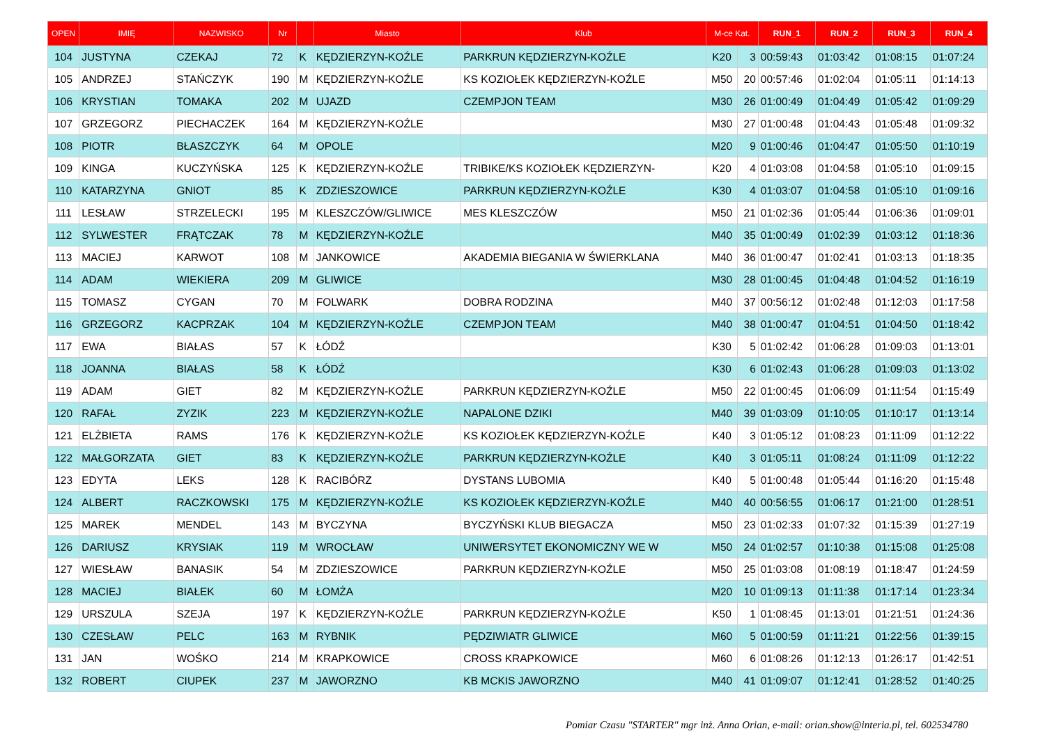| OPEN | IMIĘ | NAZWISKO | Nr | | Miasto | Klub | M-ce Kat. | | RUN_1 | RUN_2 | RUN_3 | RUN_4 |
| --- | --- | --- | --- | --- | --- | --- | --- | --- | --- | --- | --- | --- |
| 104 | JUSTYNA | CZEKAJ | 72 | K | KĘDZIERZYN-KOŹLE | PARKRUN KĘDZIERZYN-KOŹLE | K20 | 3 | 00:59:43 | 01:03:42 | 01:08:15 | 01:07:24 |
| 105 | ANDRZEJ | STAŃCZYK | 190 | M | KĘDZIERZYN-KOŹLE | KS KOZIOŁEK KĘDZIERZYN-KOŹLE | M50 | 20 | 00:57:46 | 01:02:04 | 01:05:11 | 01:14:13 |
| 106 | KRYSTIAN | TOMAKA | 202 | M | UJAZD | CZEMPJON TEAM | M30 | 26 | 01:00:49 | 01:04:49 | 01:05:42 | 01:09:29 |
| 107 | GRZEGORZ | PIECHACZEK | 164 | M | KĘDZIERZYN-KOŹLE | | M30 | 27 | 01:00:48 | 01:04:43 | 01:05:48 | 01:09:32 |
| 108 | PIOTR | BŁASZCZYK | 64 | M | OPOLE | | M20 | 9 | 01:00:46 | 01:04:47 | 01:05:50 | 01:10:19 |
| 109 | KINGA | KUCZYŃSKA | 125 | K | KĘDZIERZYN-KOŹLE | TRIBIKE/KS KOZIOŁEK KĘDZIERZYN- | K20 | 4 | 01:03:08 | 01:04:58 | 01:05:10 | 01:09:15 |
| 110 | KATARZYNA | GNIOT | 85 | K | ZDZIESZOWICE | PARKRUN KĘDZIERZYN-KOŹLE | K30 | 4 | 01:03:07 | 01:04:58 | 01:05:10 | 01:09:16 |
| 111 | LESŁAW | STRZELECKI | 195 | M | KLESZCZÓW/GLIWICE | MES KLESZCZÓW | M50 | 21 | 01:02:36 | 01:05:44 | 01:06:36 | 01:09:01 |
| 112 | SYLWESTER | FRĄTCZAK | 78 | M | KĘDZIERZYN-KOŹLE | | M40 | 35 | 01:00:49 | 01:02:39 | 01:03:12 | 01:18:36 |
| 113 | MACIEJ | KARWOT | 108 | M | JANKOWICE | AKADEMIA BIEGANIA W ŚWIERKLANA | M40 | 36 | 01:00:47 | 01:02:41 | 01:03:13 | 01:18:35 |
| 114 | ADAM | WIEKIERA | 209 | M | GLIWICE | | M30 | 28 | 01:00:45 | 01:04:48 | 01:04:52 | 01:16:19 |
| 115 | TOMASZ | CYGAN | 70 | M | FOLWARK | DOBRA RODZINA | M40 | 37 | 00:56:12 | 01:02:48 | 01:12:03 | 01:17:58 |
| 116 | GRZEGORZ | KACPRZAK | 104 | M | KĘDZIERZYN-KOŹLE | CZEMPJON TEAM | M40 | 38 | 01:00:47 | 01:04:51 | 01:04:50 | 01:18:42 |
| 117 | EWA | BIAŁAS | 57 | K | ŁÓDŹ | | K30 | 5 | 01:02:42 | 01:06:28 | 01:09:03 | 01:13:01 |
| 118 | JOANNA | BIAŁAS | 58 | K | ŁÓDŹ | | K30 | 6 | 01:02:43 | 01:06:28 | 01:09:03 | 01:13:02 |
| 119 | ADAM | GIET | 82 | M | KĘDZIERZYN-KOŹLE | PARKRUN KĘDZIERZYN-KOŹLE | M50 | 22 | 01:00:45 | 01:06:09 | 01:11:54 | 01:15:49 |
| 120 | RAFAŁ | ZYZIK | 223 | M | KĘDZIERZYN-KOŹLE | NAPALONE DZIKI | M40 | 39 | 01:03:09 | 01:10:05 | 01:10:17 | 01:13:14 |
| 121 | ELŻBIETA | RAMS | 176 | K | KĘDZIERZYN-KOŹLE | KS KOZIOŁEK KĘDZIERZYN-KOŹLE | K40 | 3 | 01:05:12 | 01:08:23 | 01:11:09 | 01:12:22 |
| 122 | MAŁGORZATA | GIET | 83 | K | KĘDZIERZYN-KOŹLE | PARKRUN KĘDZIERZYN-KOŹLE | K40 | 3 | 01:05:11 | 01:08:24 | 01:11:09 | 01:12:22 |
| 123 | EDYTA | LEKS | 128 | K | RACIBÓRZ | DYSTANS LUBOMIA | K40 | 5 | 01:00:48 | 01:05:44 | 01:16:20 | 01:15:48 |
| 124 | ALBERT | RACZKOWSKI | 175 | M | KĘDZIERZYN-KOŹLE | KS KOZIOŁEK KĘDZIERZYN-KOŹLE | M40 | 40 | 00:56:55 | 01:06:17 | 01:21:00 | 01:28:51 |
| 125 | MAREK | MENDEL | 143 | M | BYCZYNA | BYCZYŃSKI KLUB BIEGACZA | M50 | 23 | 01:02:33 | 01:07:32 | 01:15:39 | 01:27:19 |
| 126 | DARIUSZ | KRYSIAK | 119 | M | WROCŁAW | UNIWERSYTET EKONOMICZNY WE W | M50 | 24 | 01:02:57 | 01:10:38 | 01:15:08 | 01:25:08 |
| 127 | WIESŁAW | BANASIK | 54 | M | ZDZIESZOWICE | PARKRUN KĘDZIERZYN-KOŹLE | M50 | 25 | 01:03:08 | 01:08:19 | 01:18:47 | 01:24:59 |
| 128 | MACIEJ | BIAŁEK | 60 | M | ŁOMŻA | | M20 | 10 | 01:09:13 | 01:11:38 | 01:17:14 | 01:23:34 |
| 129 | URSZULA | SZEJA | 197 | K | KĘDZIERZYN-KOŹLE | PARKRUN KĘDZIERZYN-KOŹLE | K50 | 1 | 01:08:45 | 01:13:01 | 01:21:51 | 01:24:36 |
| 130 | CZESŁAW | PELC | 163 | M | RYBNIK | PĘDZIWIATR GLIWICE | M60 | 5 | 01:00:59 | 01:11:21 | 01:22:56 | 01:39:15 |
| 131 | JAN | WOŚKO | 214 | M | KRAPKOWICE | CROSS KRAPKOWICE | M60 | 6 | 01:08:26 | 01:12:13 | 01:26:17 | 01:42:51 |
| 132 | ROBERT | CIUPEK | 237 | M | JAWORZNO | KB MCKIS JAWORZNO | M40 | 41 | 01:09:07 | 01:12:41 | 01:28:52 | 01:40:25 |
Pomiar Czasu "STARTER" mgr inż. Anna Orian, e-mail: orian.show@interia.pl, tel. 602534780